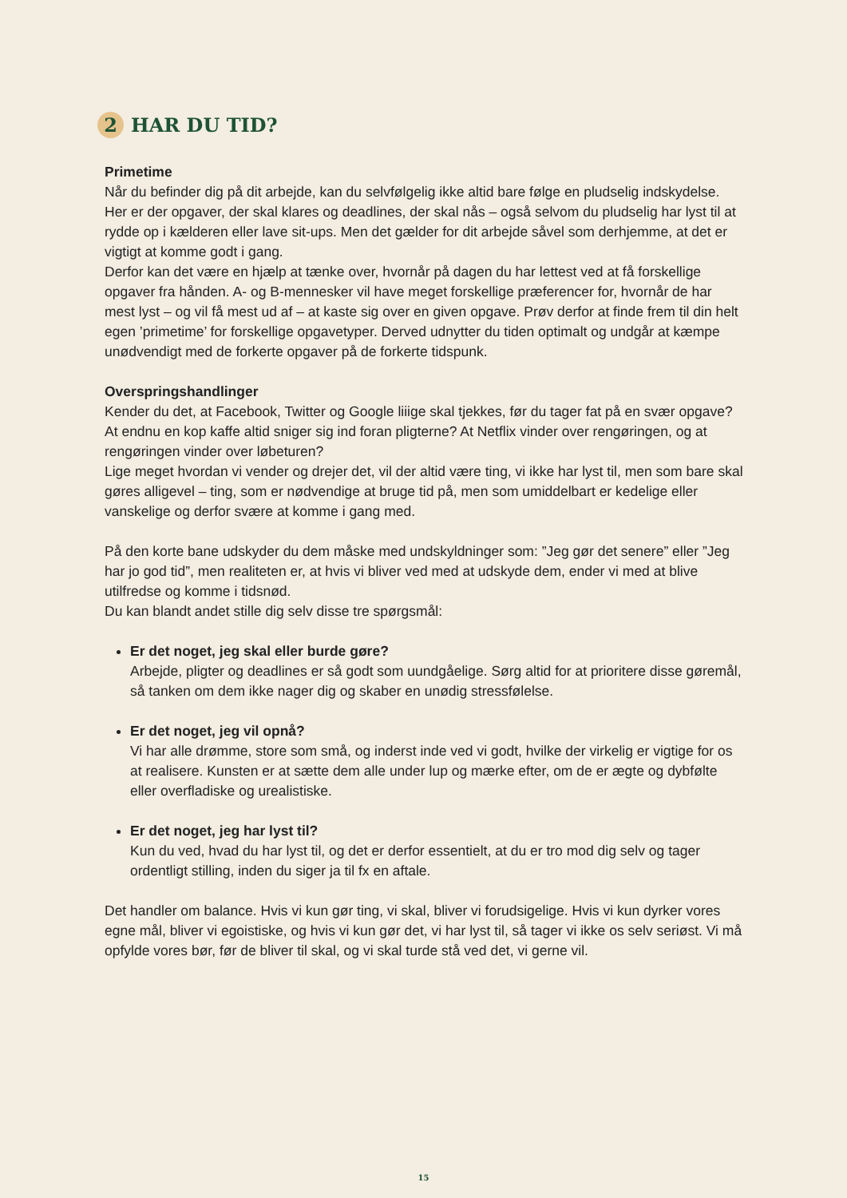2 HAR DU TID?
Primetime
Når du befinder dig på dit arbejde, kan du selvfølgelig ikke altid bare følge en pludselig indskydelse. Her er der opgaver, der skal klares og deadlines, der skal nås – også selvom du pludselig har lyst til at rydde op i kælderen eller lave sit-ups. Men det gælder for dit arbejde såvel som derhjemme, at det er vigtigt at komme godt i gang.
Derfor kan det være en hjælp at tænke over, hvornår på dagen du har lettest ved at få forskellige opgaver fra hånden. A- og B-mennesker vil have meget forskellige præferencer for, hvornår de har mest lyst – og vil få mest ud af – at kaste sig over en given opgave. Prøv derfor at finde frem til din helt egen ’primetime’ for forskellige opgavetyper. Derved udnytter du tiden optimalt og undgår at kæmpe unødvendigt med de forkerte opgaver på de forkerte tidspunk.
Overspringshandlinger
Kender du det, at Facebook, Twitter og Google liiige skal tjekkes, før du tager fat på en svær opgave? At endnu en kop kaffe altid sniger sig ind foran pligterne? At Netflix vinder over rengøringen, og at rengøringen vinder over løbeturen?
Lige meget hvordan vi vender og drejer det, vil der altid være ting, vi ikke har lyst til, men som bare skal gøres alligevel – ting, som er nødvendige at bruge tid på, men som umiddelbart er kedelige eller vanskelige og derfor svære at komme i gang med.
På den korte bane udskyder du dem måske med undskyldninger som: ”Jeg gør det senere” eller ”Jeg har jo god tid”, men realiteten er, at hvis vi bliver ved med at udskyde dem, ender vi med at blive utilfredse og komme i tidsnød.
Du kan blandt andet stille dig selv disse tre spørgsmål:
Er det noget, jeg skal eller burde gøre?
Arbejde, pligter og deadlines er så godt som uundgåelige. Sørg altid for at prioritere disse gøremål, så tanken om dem ikke nager dig og skaber en unødig stressfølelse.
Er det noget, jeg vil opnå?
Vi har alle drømme, store som små, og inderst inde ved vi godt, hvilke der virkelig er vigtige for os at realisere. Kunsten er at sætte dem alle under lup og mærke efter, om de er ægte og dybfølte eller overfladiske og urealistiske.
Er det noget, jeg har lyst til?
Kun du ved, hvad du har lyst til, og det er derfor essentielt, at du er tro mod dig selv og tager ordentligt stilling, inden du siger ja til fx en aftale.
Det handler om balance. Hvis vi kun gør ting, vi skal, bliver vi forudsigelige. Hvis vi kun dyrker vores egne mål, bliver vi egoistiske, og hvis vi kun gør det, vi har lyst til, så tager vi ikke os selv seriøst. Vi må opfylde vores bør, før de bliver til skal, og vi skal turde stå ved det, vi gerne vil.
15